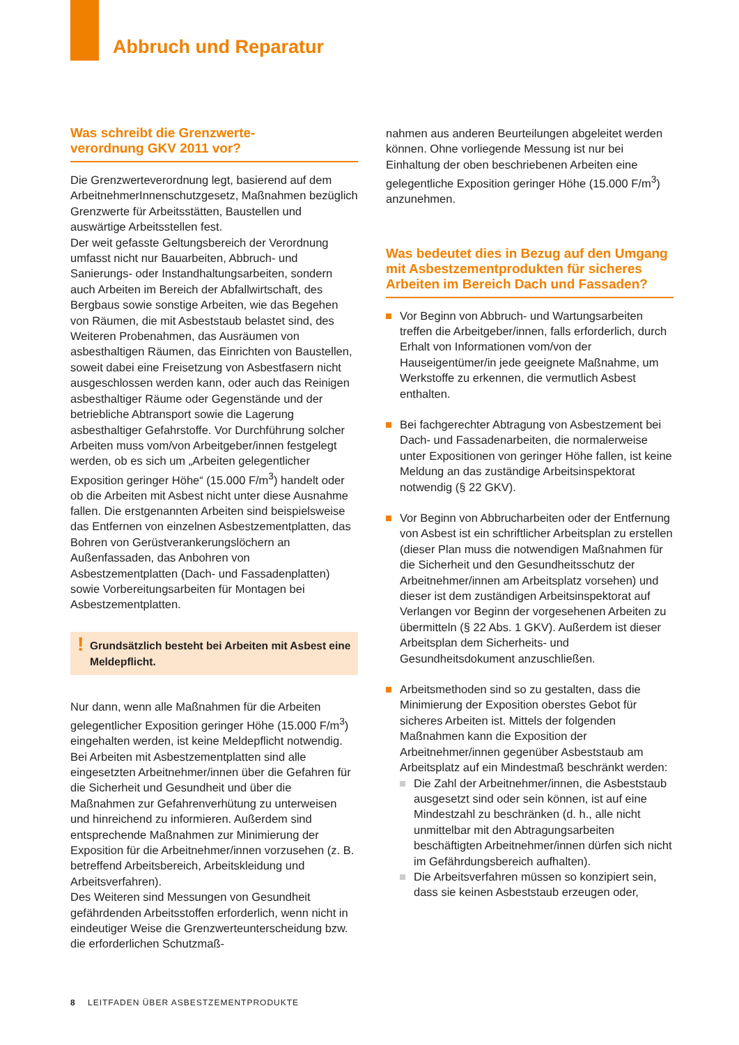Abbruch und Reparatur
Was schreibt die Grenzwerte-
verordnung GKV 2011 vor?
Die Grenzwerteverordnung legt, basierend auf dem ArbeitnehmerInnenschutzgesetz, Maßnahmen bezüglich Grenzwerte für Arbeitsstätten, Baustellen und auswärtige Arbeitsstellen fest.
Der weit gefasste Geltungsbereich der Verordnung umfasst nicht nur Bauarbeiten, Abbruch- und Sanierungs- oder Instandhaltungsarbeiten, sondern auch Arbeiten im Bereich der Abfallwirtschaft, des Bergbaus sowie sonstige Arbeiten, wie das Begehen von Räumen, die mit Asbeststaub belastet sind, des Weiteren Probenahmen, das Ausräumen von asbesthaltigen Räumen, das Einrichten von Baustellen, soweit dabei eine Freisetzung von Asbestfasern nicht ausgeschlossen werden kann, oder auch das Reinigen asbesthaltiger Räume oder Gegenstände und der betriebliche Abtransport sowie die Lagerung asbesthaltiger Gefahrstoffe. Vor Durchführung solcher Arbeiten muss vom/von Arbeitgeber/innen festgelegt werden, ob es sich um „Arbeiten gelegentlicher Exposition geringer Höhe“ (15.000 F/m<sup>3</sup>) handelt oder ob die Arbeiten mit Asbest nicht unter diese Ausnahme fallen. Die erstgenannten Arbeiten sind beispielsweise das Entfernen von einzelnen Asbestzementplatten, das Bohren von Gerüstverankerungslöchern an Außenfassaden, das Anbohren von Asbestzementplatten (Dach- und Fassadenplatten) sowie Vorbereitungsarbeiten für Montagen bei Asbestzementplatten.
! Grundsätzlich besteht bei Arbeiten mit Asbest eine Meldepflicht.
Nur dann, wenn alle Maßnahmen für die Arbeiten gelegentlicher Exposition geringer Höhe (15.000 F/m<sup>3</sup>) eingehalten werden, ist keine Meldepflicht notwendig. Bei Arbeiten mit Asbestzementplatten sind alle eingesetzten Arbeitnehmer/innen über die Gefahren für die Sicherheit und Gesundheit und über die Maßnahmen zur Gefahrenverhütung zu unterweisen und hinreichend zu informieren. Außerdem sind entsprechende Maßnahmen zur Minimierung der Exposition für die Arbeitnehmer/innen vorzusehen (z. B. betreffend Arbeitsbereich, Arbeitskleidung und Arbeitsverfahren).
Des Weiteren sind Messungen von Gesundheit gefährdenden Arbeitsstoffen erforderlich, wenn nicht in eindeutiger Weise die Grenzwerteunterscheidung bzw. die erforderlichen Schutzmaß-
nahmen aus anderen Beurteilungen abgeleitet werden können. Ohne vorliegende Messung ist nur bei Einhaltung der oben beschriebenen Arbeiten eine gelegentliche Exposition geringer Höhe (15.000 F/m<sup>3</sup>) anzunehmen.
Was bedeutet dies in Bezug auf den Umgang mit Asbestzementprodukten für sicheres Arbeiten im Bereich Dach und Fassaden?
Vor Beginn von Abbruch- und Wartungsarbeiten treffen die Arbeitgeber/innen, falls erforderlich, durch Erhalt von Informationen vom/von der Hauseigentümer/in jede geeignete Maßnahme, um Werkstoffe zu erkennen, die vermutlich Asbest enthalten.
Bei fachgerechter Abtragung von Asbestzement bei Dach- und Fassadenarbeiten, die normalerweise unter Expositionen von geringer Höhe fallen, ist keine Meldung an das zuständige Arbeitsinspektorat notwendig (§ 22 GKV).
Vor Beginn von Abbrucharbeiten oder der Entfernung von Asbest ist ein schriftlicher Arbeitsplan zu erstellen (dieser Plan muss die notwendigen Maßnahmen für die Sicherheit und den Gesundheitsschutz der Arbeitnehmer/innen am Arbeitsplatz vorsehen) und dieser ist dem zuständigen Arbeitsinspektorat auf Verlangen vor Beginn der vorgesehenen Arbeiten zu übermitteln (§ 22 Abs. 1 GKV). Außerdem ist dieser Arbeitsplan dem Sicherheits- und Gesundheitsdokument anzuschließen.
Arbeitsmethoden sind so zu gestalten, dass die Minimierung der Exposition oberstes Gebot für sicheres Arbeiten ist. Mittels der folgenden Maßnahmen kann die Exposition der Arbeitnehmer/innen gegenüber Asbeststaub am Arbeitsplatz auf ein Mindestmaß beschränkt werden:
Die Zahl der Arbeitnehmer/innen, die Asbeststaub ausgesetzt sind oder sein können, ist auf eine Mindestzahl zu beschränken (d. h., alle nicht unmittelbar mit den Abtragungsarbeiten beschäftigten Arbeitnehmer/innen dürfen sich nicht im Gefährdungsbereich aufhalten).
Die Arbeitsverfahren müssen so konzipiert sein, dass sie keinen Asbeststaub erzeugen oder,
8 LEITFADEN ÜBER ASBESTZEMENTPRODUKTE